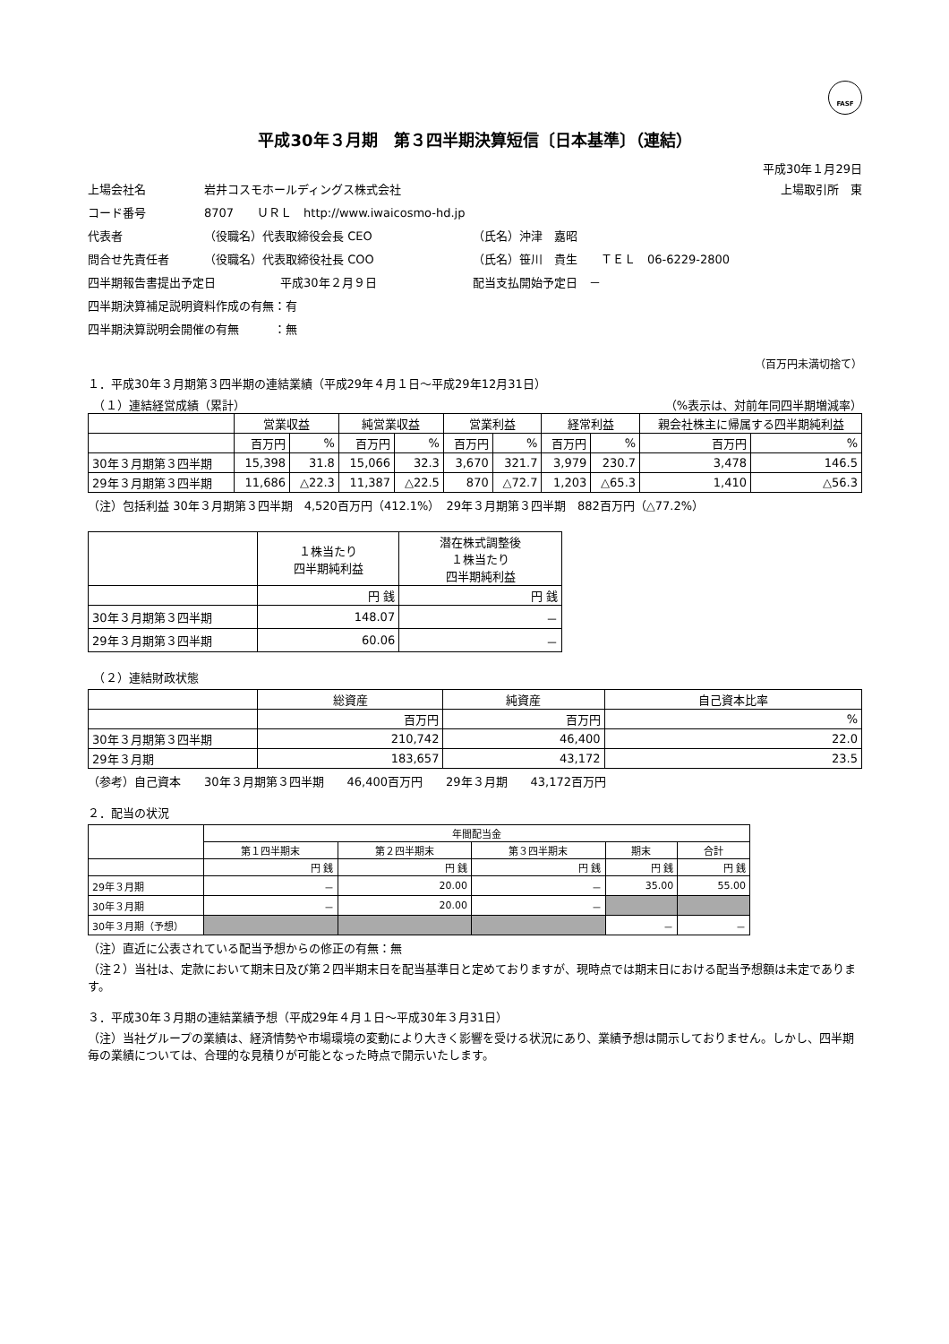FASF
平成30年３月期　第３四半期決算短信〔日本基準〕（連結）
平成30年１月29日
上場会社名 岩井コスモホールディングス株式会社 上場取引所　東
コード番号 8707　　ＵＲＬ　http://www.iwaicosmo-hd.jp
代表者 （役職名）代表取締役会長 CEO （氏名）沖津　嘉昭
問合せ先責任者 （役職名）代表取締役社長 COO （氏名）笹川　貴生　　ＴＥＬ　06-6229-2800
四半期報告書提出予定日 平成30年２月９日 配当支払開始予定日　－
四半期決算補足説明資料作成の有無：有
四半期決算説明会開催の有無　　　：無
（百万円未満切捨て）
１．平成30年３月期第３四半期の連結業績（平成29年４月１日～平成29年12月31日）
　（１）連結経営成績（累計） （%表示は、対前年同四半期増減率）
| | 営業収益 | | 純営業収益 | | 営業利益 | | 経常利益 | | 親会社株主に帰属する四半期純利益 | |
| --- | --- | --- | --- | --- | --- | --- | --- | --- | --- | --- |
| | 百万円 | % | 百万円 | % | 百万円 | % | 百万円 | % | 百万円 | % |
| 30年３月期第３四半期 | 15,398 | 31.8 | 15,066 | 32.3 | 3,670 | 321.7 | 3,979 | 230.7 | 3,478 | 146.5 |
| 29年３月期第３四半期 | 11,686 | △22.3 | 11,387 | △22.5 | 870 | △72.7 | 1,203 | △65.3 | 1,410 | △56.3 |
（注）包括利益 30年３月期第３四半期　4,520百万円（412.1%）　29年３月期第３四半期　882百万円（△77.2%）
| | １株当たり 四半期純利益 | 潜在株式調整後 １株当たり 四半期純利益 |
| --- | --- | --- |
| | 円 銭 | 円 銭 |
| 30年３月期第３四半期 | 148.07 | － |
| 29年３月期第３四半期 | 60.06 | － |
　（２）連結財政状態
| | 総資産 | 純資産 | 自己資本比率 |
| --- | --- | --- | --- |
| | 百万円 | 百万円 | % |
| 30年３月期第３四半期 | 210,742 | 46,400 | 22.0 |
| 29年３月期 | 183,657 | 43,172 | 23.5 |
（参考）自己資本　　30年３月期第３四半期　　46,400百万円　　29年３月期　　43,172百万円
２．配当の状況
| | 年間配当金 | | | | |
| --- | --- | --- | --- | --- | --- |
| | 第１四半期末 | 第２四半期末 | 第３四半期末 | 期末 | 合計 |
| | 円 銭 | 円 銭 | 円 銭 | 円 銭 | 円 銭 |
| 29年３月期 | － | 20.00 | － | 35.00 | 55.00 |
| 30年３月期 | － | 20.00 | － | | |
| 30年３月期（予想） | | | | － | － |
（注）直近に公表されている配当予想からの修正の有無：無
（注２）当社は、定款において期末日及び第２四半期末日を配当基準日と定めておりますが、現時点では期末日における配当予想額は未定であります。
３．平成30年３月期の連結業績予想（平成29年４月１日～平成30年３月31日）
（注）当社グループの業績は、経済情勢や市場環境の変動により大きく影響を受ける状況にあり、業績予想は開示しておりません。しかし、四半期毎の業績については、合理的な見積りが可能となった時点で開示いたします。